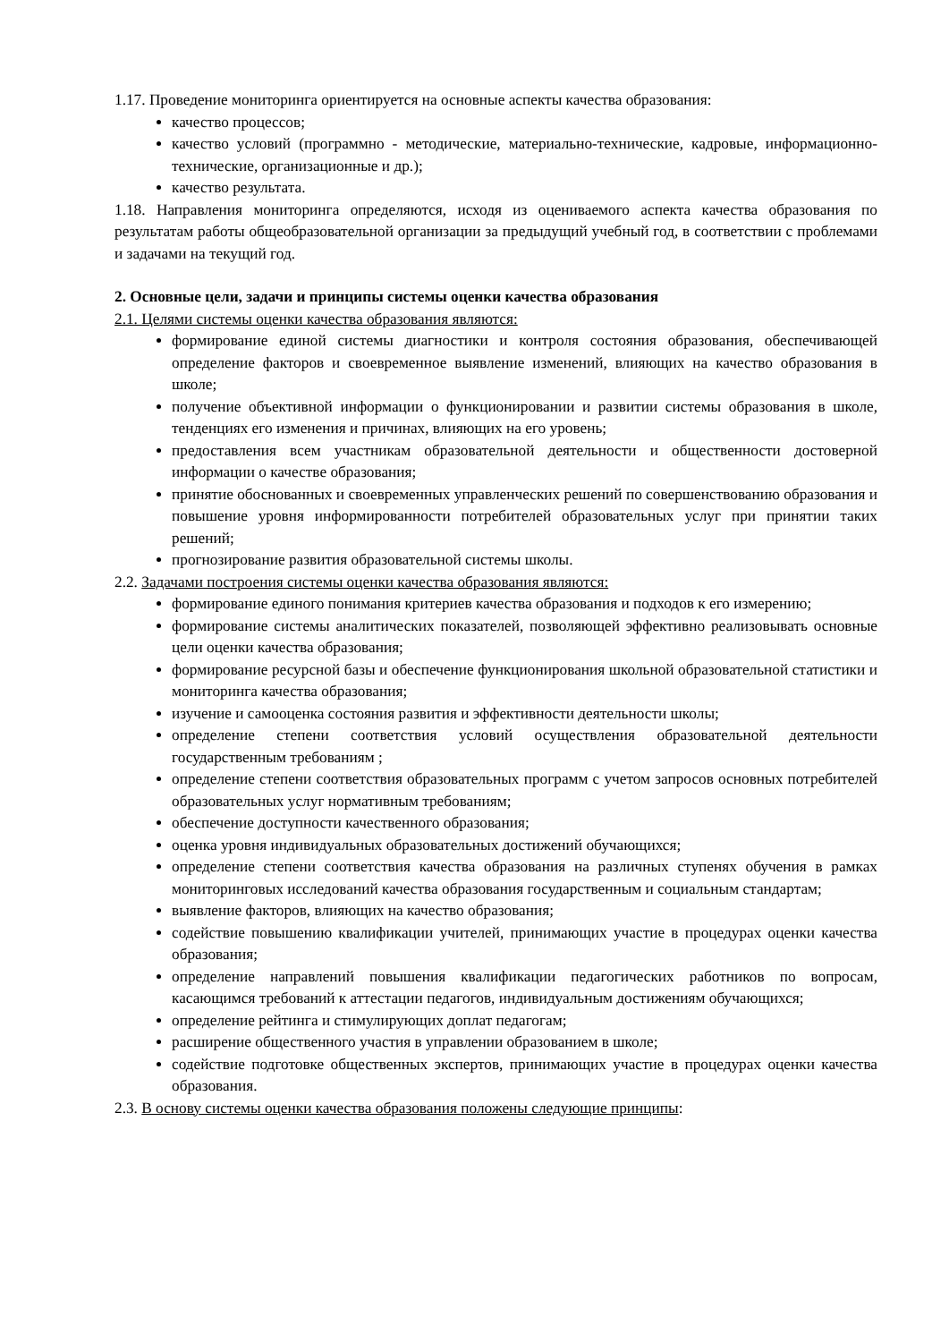1.17. Проведение мониторинга ориентируется на основные аспекты качества образования:
качество процессов;
качество условий (программно - методические, материально-технические, кадровые, информационно-технические, организационные и др.);
качество результата.
1.18. Направления мониторинга определяются, исходя из оцениваемого аспекта качества образования по результатам работы общеобразовательной организации за предыдущий учебный год, в соответствии с проблемами и задачами на текущий год.
2. Основные цели, задачи и принципы системы оценки качества образования
2.1. Целями системы оценки качества образования являются:
формирование единой системы диагностики и контроля состояния образования, обеспечивающей определение факторов и своевременное выявление изменений, влияющих на качество образования в школе;
получение объективной информации о функционировании и развитии системы образования в школе, тенденциях его изменения и причинах, влияющих на его уровень;
предоставления всем участникам образовательной деятельности и общественности достоверной информации о качестве образования;
принятие обоснованных и своевременных управленческих решений по совершенствованию образования и повышение уровня информированности потребителей образовательных услуг при принятии таких решений;
прогнозирование развития образовательной системы школы.
2.2. Задачами построения системы оценки качества образования являются:
формирование единого понимания критериев качества образования и подходов к его измерению;
формирование системы аналитических показателей, позволяющей эффективно реализовывать основные цели оценки качества образования;
формирование ресурсной базы и обеспечение функционирования школьной образовательной статистики и мониторинга качества образования;
изучение и самооценка состояния развития и эффективности деятельности школы;
определение степени соответствия условий осуществления образовательной деятельности государственным требованиям ;
определение степени соответствия образовательных программ с учетом запросов основных потребителей образовательных услуг нормативным требованиям;
обеспечение доступности качественного образования;
оценка уровня индивидуальных образовательных достижений обучающихся;
определение степени соответствия качества образования на различных ступенях обучения в рамках мониторинговых исследований качества образования государственным и социальным стандартам;
выявление факторов, влияющих на качество образования;
содействие повышению квалификации учителей, принимающих участие в процедурах оценки качества образования;
определение направлений повышения квалификации педагогических работников по вопросам, касающимся требований к аттестации педагогов, индивидуальным достижениям обучающихся;
определение рейтинга и стимулирующих доплат педагогам;
расширение общественного участия в управлении образованием в школе;
содействие подготовке общественных экспертов, принимающих участие в процедурах оценки качества образования.
2.3. В основу системы оценки качества образования положены следующие принципы: